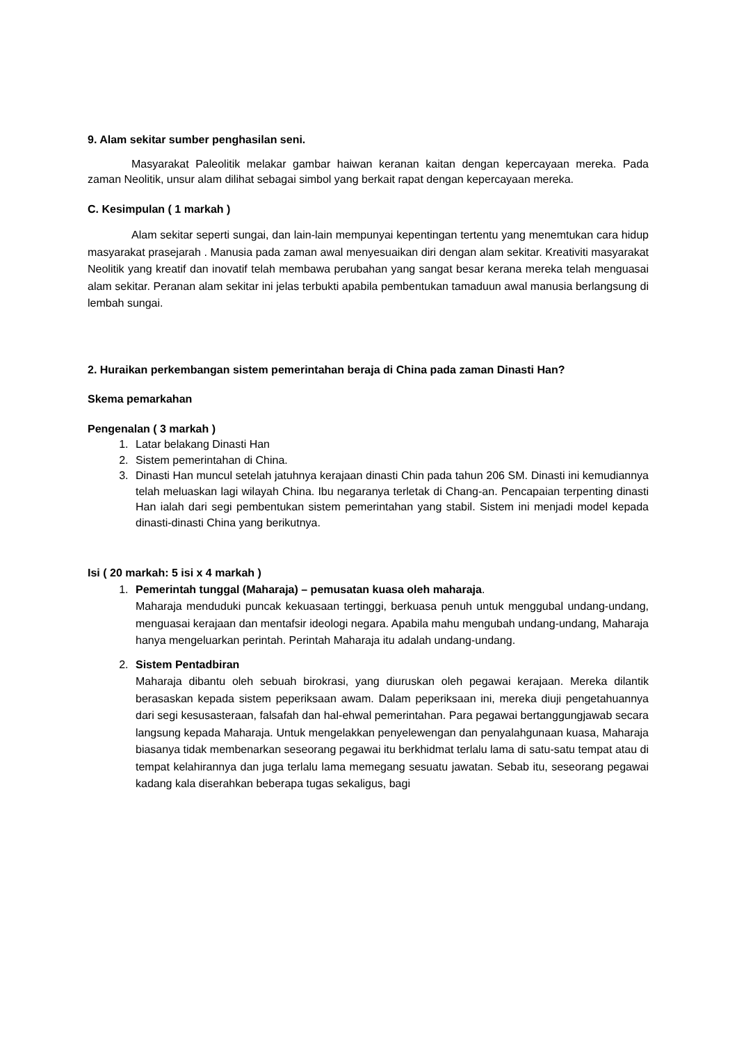9. Alam sekitar sumber penghasilan seni.
Masyarakat Paleolitik melakar gambar haiwan keranan kaitan dengan kepercayaan mereka. Pada zaman Neolitik, unsur alam dilihat sebagai simbol yang berkait rapat dengan kepercayaan mereka.
C. Kesimpulan ( 1 markah )
Alam sekitar seperti sungai, dan lain-lain mempunyai kepentingan tertentu yang menemtukan cara hidup masyarakat prasejarah . Manusia pada zaman awal menyesuaikan diri dengan alam sekitar. Kreativiti masyarakat Neolitik yang kreatif dan inovatif telah membawa perubahan yang sangat besar kerana mereka telah menguasai alam sekitar. Peranan alam sekitar ini jelas terbukti apabila pembentukan tamaduun awal manusia berlangsung di lembah sungai.
2. Huraikan perkembangan sistem pemerintahan beraja di China pada zaman Dinasti Han?
Skema pemarkahan
Pengenalan ( 3 markah )
1. Latar belakang Dinasti Han
2. Sistem pemerintahan di China.
3. Dinasti Han muncul setelah jatuhnya kerajaan dinasti Chin pada tahun 206 SM. Dinasti ini kemudiannya telah meluaskan lagi wilayah China. Ibu negaranya terletak di Chang-an. Pencapaian terpenting dinasti Han ialah dari segi pembentukan sistem pemerintahan yang stabil. Sistem ini menjadi model kepada dinasti-dinasti China yang berikutnya.
Isi ( 20 markah: 5 isi x 4 markah )
1. Pemerintah tunggal (Maharaja) – pemusatan kuasa oleh maharaja.
Maharaja menduduki puncak kekuasaan tertinggi, berkuasa penuh untuk menggubal undang-undang, menguasai kerajaan dan mentafsir ideologi negara. Apabila mahu mengubah undang-undang, Maharaja hanya mengeluarkan perintah. Perintah Maharaja itu adalah undang-undang.
2. Sistem Pentadbiran
Maharaja dibantu oleh sebuah birokrasi, yang diuruskan oleh pegawai kerajaan. Mereka dilantik berasaskan kepada sistem peperiksaan awam. Dalam peperiksaan ini, mereka diuji pengetahuannya dari segi kesusasteraan, falsafah dan hal-ehwal pemerintahan. Para pegawai bertanggungjawab secara langsung kepada Maharaja. Untuk mengelakkan penyelewengan dan penyalahgunaan kuasa, Maharaja biasanya tidak membenarkan seseorang pegawai itu berkhidmat terlalu lama di satu-satu tempat atau di tempat kelahirannya dan juga terlalu lama memegang sesuatu jawatan. Sebab itu, seseorang pegawai kadang kala diserahkan beberapa tugas sekaligus, bagi